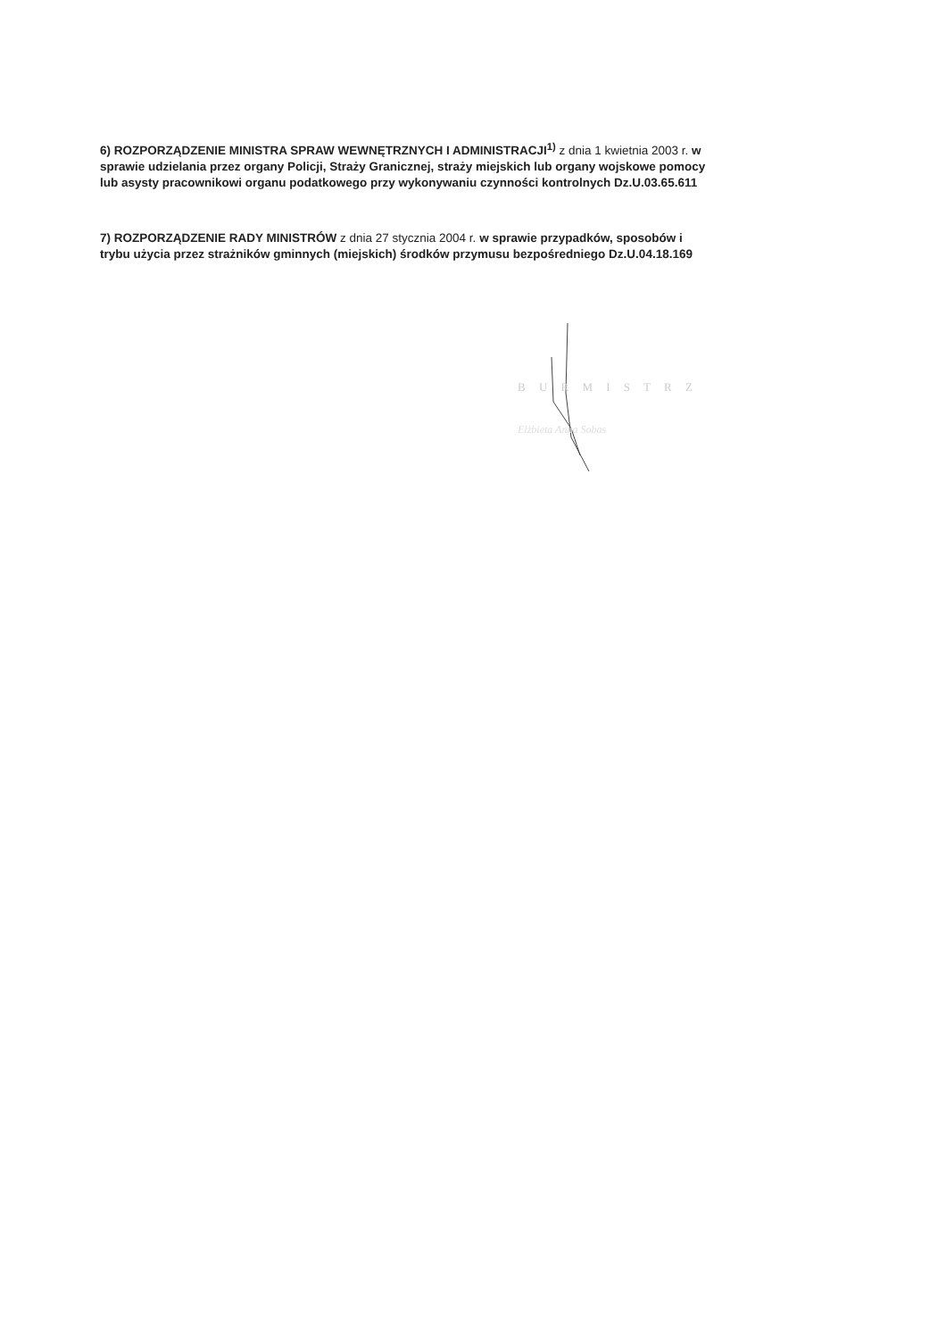6) ROZPORZĄDZENIE MINISTRA SPRAW WEWNĘTRZNYCH I ADMINISTRACJI<sup>1)</sup> z dnia 1 kwietnia 2003 r. w sprawie udzielania przez organy Policji, Straży Granicznej, straży miejskich lub organy wojskowe pomocy lub asysty pracownikowi organu podatkowego przy wykonywaniu czynności kontrolnych Dz.U.03.65.611
7) ROZPORZĄDZENIE RADY MINISTRÓW z dnia 27 stycznia 2004 r. w sprawie przypadków, sposobów i trybu użycia przez strażników gminnych (miejskich) środków przymusu bezpośredniego Dz.U.04.18.169
B U R M I S T R Z
Elżbieta Anna Sobas